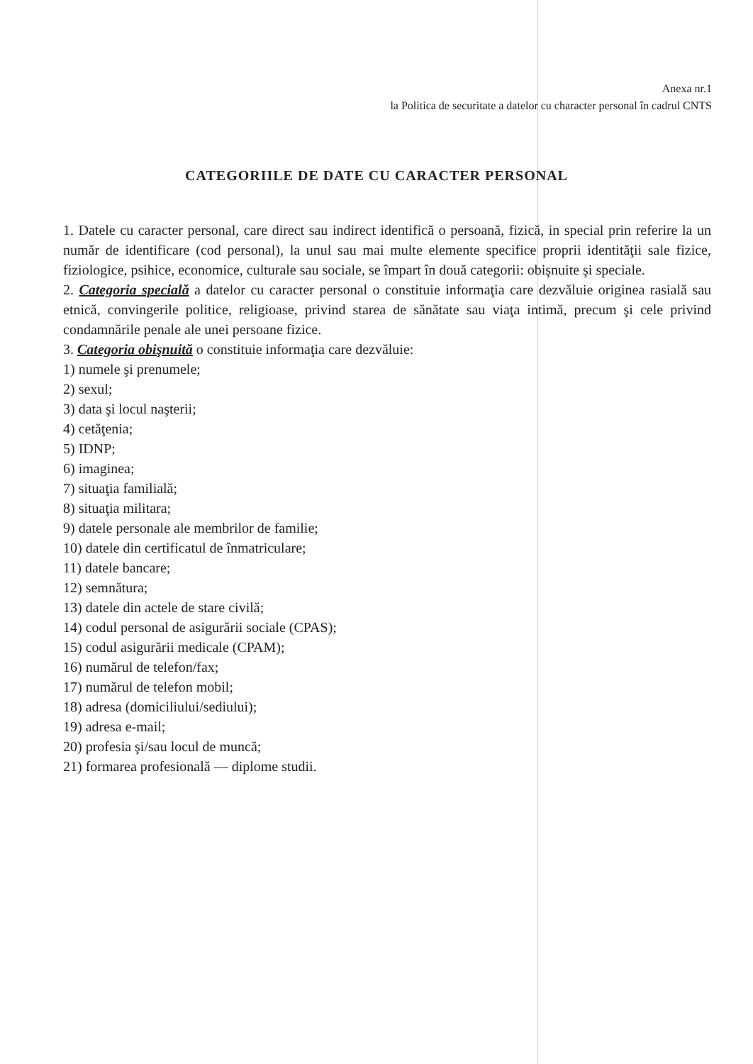Anexa nr.1
la Politica de securitate a datelor cu character personal în cadrul CNTS
CATEGORIILE DE DATE CU CARACTER PERSONAL
1. Datele cu caracter personal, care direct sau indirect identifică o persoană, fizică, in special prin referire la un număr de identificare (cod personal), la unul sau mai multe elemente specifice proprii identităţii sale fizice, fiziologice, psihice, economice, culturale sau sociale, se împart în două categorii: obişnuite şi speciale.
2. Categoria specială a datelor cu caracter personal o constituie informaţia care dezvăluie originea rasială sau etnică, convingerile politice, religioase, privind starea de sănătate sau viaţa intimă, precum şi cele privind condamnările penale ale unei persoane fizice.
3. Categoria obişnuită o constituie informaţia care dezvăluie:
1) numele şi prenumele;
2) sexul;
3) data şi locul naşterii;
4) cetăţenia;
5) IDNP;
6) imaginea;
7) situaţia familială;
8) situaţia militara;
9) datele personale ale membrilor de familie;
10) datele din certificatul de înmatriculare;
11) datele bancare;
12) semnătura;
13) datele din actele de stare civilă;
14) codul personal de asigurării sociale (CPAS);
15) codul asigurării medicale (CPAM);
16) numărul de telefon/fax;
17) numărul de telefon mobil;
18) adresa (domiciliului/sediului);
19) adresa e-mail;
20) profesia şi/sau locul de muncă;
21) formarea profesională — diplome studii.